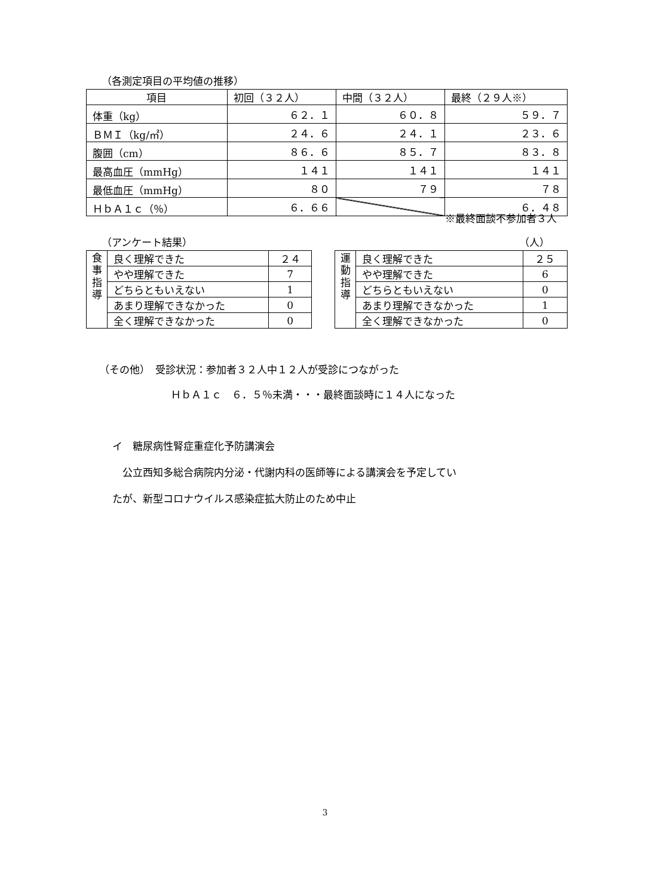（各測定項目の平均値の推移）
| 項目 | 初回（３２人） | 中間（３２人） | 最終（２９人※） |
| 体重（kg） | ６２．１ | ６０．８ | ５９．７ |
| ＢＭＩ（kg/㎡） | ２４．６ | ２４．１ | ２３．６ |
| 腹囲（cm） | ８６．６ | ８５．７ | ８３．８ |
| 最高血圧（mmHg） | １４１ | １４１ | １４１ |
| 最低血圧（mmHg） | ８０ | ７９ | ７８ |
| ＨｂＡ１ｃ（％） | ６．６６ | | ６．４８ |
※最終面談不参加者３人
（アンケート結果） （人）
| 食事指導 | 良く理解できた | ２４ |
| | やや理解できた | 7 |
| | どちらともいえない | 1 |
| | あまり理解できなかった | 0 |
| | 全く理解できなかった | 0 |
| 運動指導 | 良く理解できた | ２５ |
| | やや理解できた | 6 |
| | どちらともいえない | 0 |
| | あまり理解できなかった | 1 |
| | 全く理解できなかった | 0 |
（その他）　受診状況：参加者３２人中１２人が受診につながった
ＨｂＡ１ｃ　６．５％未満・・・最終面談時に１４人になった
イ　糖尿病性腎症重症化予防講演会
　公立西知多総合病院内分泌・代謝内科の医師等による講演会を予定してい
たが、新型コロナウイルス感染症拡大防止のため中止
3